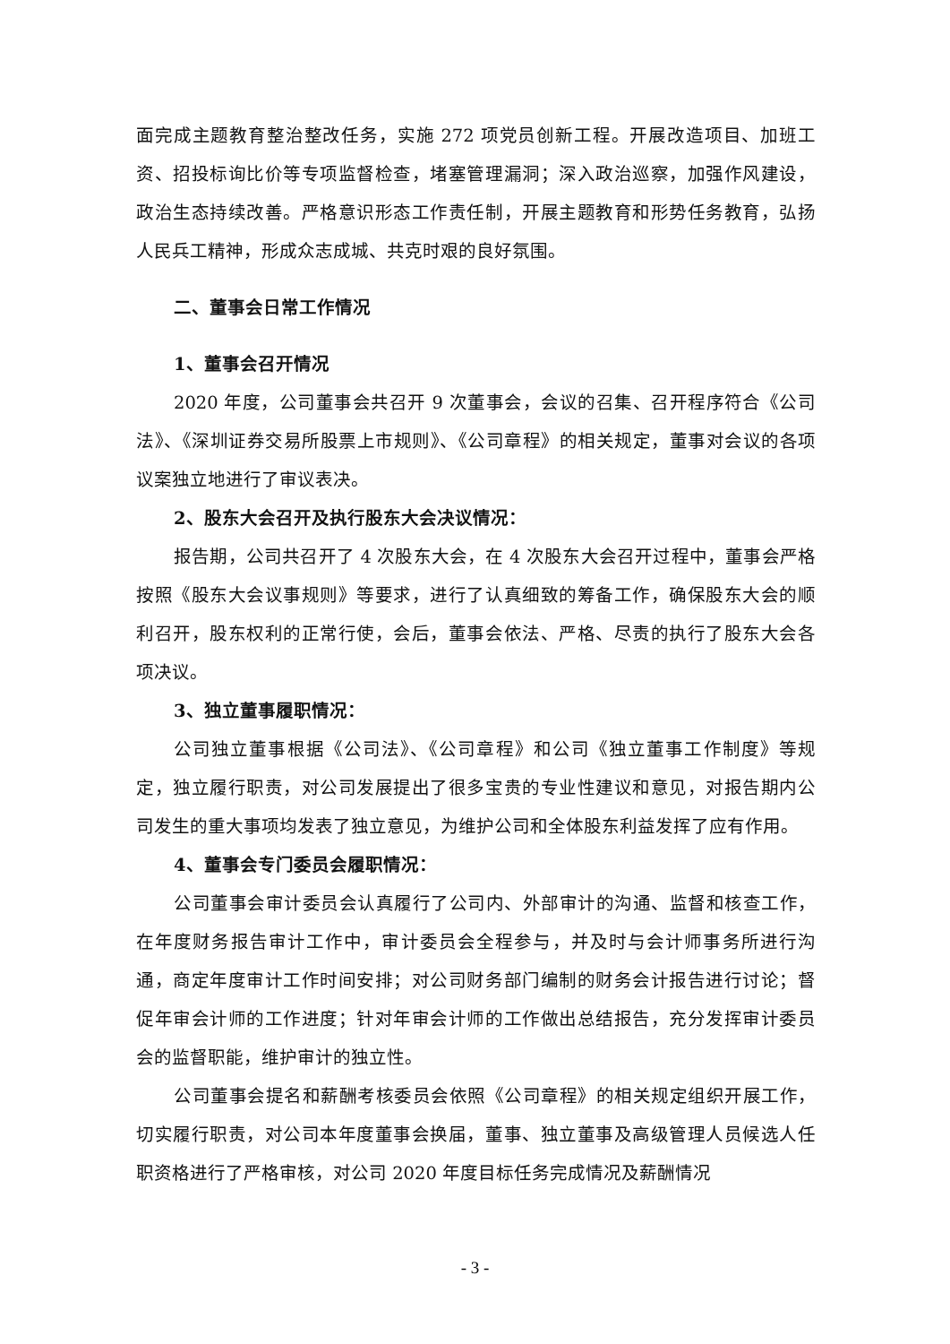面完成主题教育整治整改任务，实施 272 项党员创新工程。开展改造项目、加班工资、招投标询比价等专项监督检查，堵塞管理漏洞；深入政治巡察，加强作风建设，政治生态持续改善。严格意识形态工作责任制，开展主题教育和形势任务教育，弘扬人民兵工精神，形成众志成城、共克时艰的良好氛围。
二、董事会日常工作情况
1、董事会召开情况
2020 年度，公司董事会共召开 9 次董事会，会议的召集、召开程序符合《公司法》、《深圳证券交易所股票上市规则》、《公司章程》的相关规定，董事对会议的各项议案独立地进行了审议表决。
2、股东大会召开及执行股东大会决议情况：
报告期，公司共召开了 4 次股东大会，在 4 次股东大会召开过程中，董事会严格按照《股东大会议事规则》等要求，进行了认真细致的筹备工作，确保股东大会的顺利召开，股东权利的正常行使，会后，董事会依法、严格、尽责的执行了股东大会各项决议。
3、独立董事履职情况：
公司独立董事根据《公司法》、《公司章程》和公司《独立董事工作制度》等规定，独立履行职责，对公司发展提出了很多宝贵的专业性建议和意见，对报告期内公司发生的重大事项均发表了独立意见，为维护公司和全体股东利益发挥了应有作用。
4、董事会专门委员会履职情况：
公司董事会审计委员会认真履行了公司内、外部审计的沟通、监督和核查工作，在年度财务报告审计工作中，审计委员会全程参与，并及时与会计师事务所进行沟通，商定年度审计工作时间安排；对公司财务部门编制的财务会计报告进行讨论；督促年审会计师的工作进度；针对年审会计师的工作做出总结报告，充分发挥审计委员会的监督职能，维护审计的独立性。
公司董事会提名和薪酬考核委员会依照《公司章程》的相关规定组织开展工作，切实履行职责，对公司本年度董事会换届，董事、独立董事及高级管理人员候选人任职资格进行了严格审核，对公司 2020 年度目标任务完成情况及薪酬情况
- 3 -